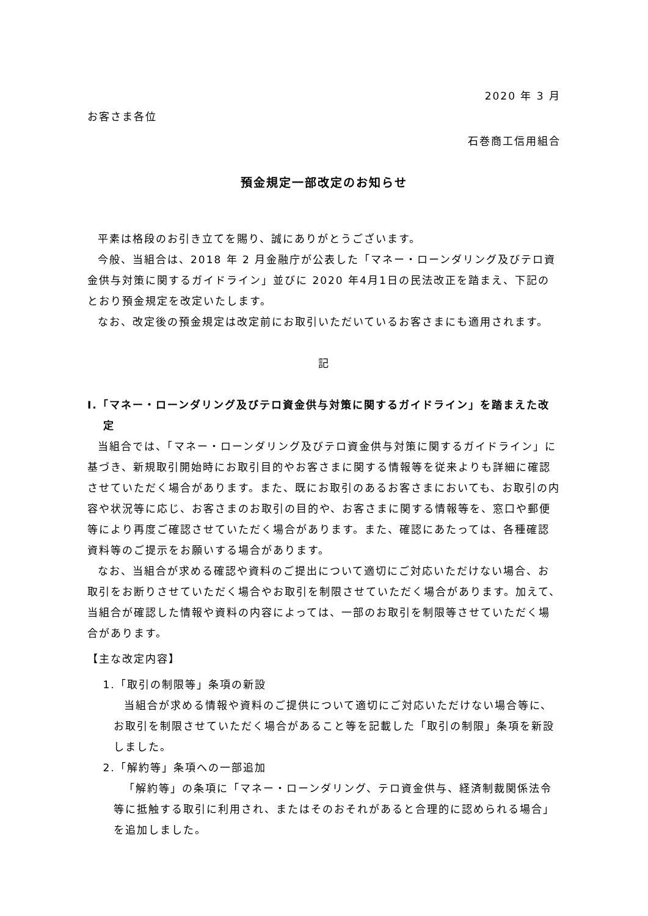2020 年 3 月
お客さま各位
石巻商工信用組合
預金規定一部改定のお知らせ
平素は格段のお引き立てを賜り、誠にありがとうございます。
今般、当組合は、2018 年 2 月金融庁が公表した「マネー・ローンダリング及びテロ資金供与対策に関するガイドライン」並びに 2020 年4月1日の民法改正を踏まえ、下記のとおり預金規定を改定いたします。
なお、改定後の預金規定は改定前にお取引いただいているお客さまにも適用されます。
記
Ⅰ.「マネー・ローンダリング及びテロ資金供与対策に関するガイドライン」を踏まえた改定
当組合では、「マネー・ローンダリング及びテロ資金供与対策に関するガイドライン」に基づき、新規取引開始時にお取引目的やお客さまに関する情報等を従来よりも詳細に確認させていただく場合があります。また、既にお取引のあるお客さまにおいても、お取引の内容や状況等に応じ、お客さまのお取引の目的や、お客さまに関する情報等を、窓口や郵便等により再度ご確認させていただく場合があります。また、確認にあたっては、各種確認資料等のご提示をお願いする場合があります。
なお、当組合が求める確認や資料のご提出について適切にご対応いただけない場合、お取引をお断りさせていただく場合やお取引を制限させていただく場合があります。加えて、当組合が確認した情報や資料の内容によっては、一部のお取引を制限等させていただく場合があります。
【主な改定内容】
1.「取引の制限等」条項の新設
当組合が求める情報や資料のご提供について適切にご対応いただけない場合等に、お取引を制限させていただく場合があること等を記載した「取引の制限」条項を新設しました。
2.「解約等」条項への一部追加
「解約等」の条項に「マネー・ローンダリング、テロ資金供与、経済制裁関係法令等に抵触する取引に利用され、またはそのおそれがあると合理的に認められる場合」を追加しました。